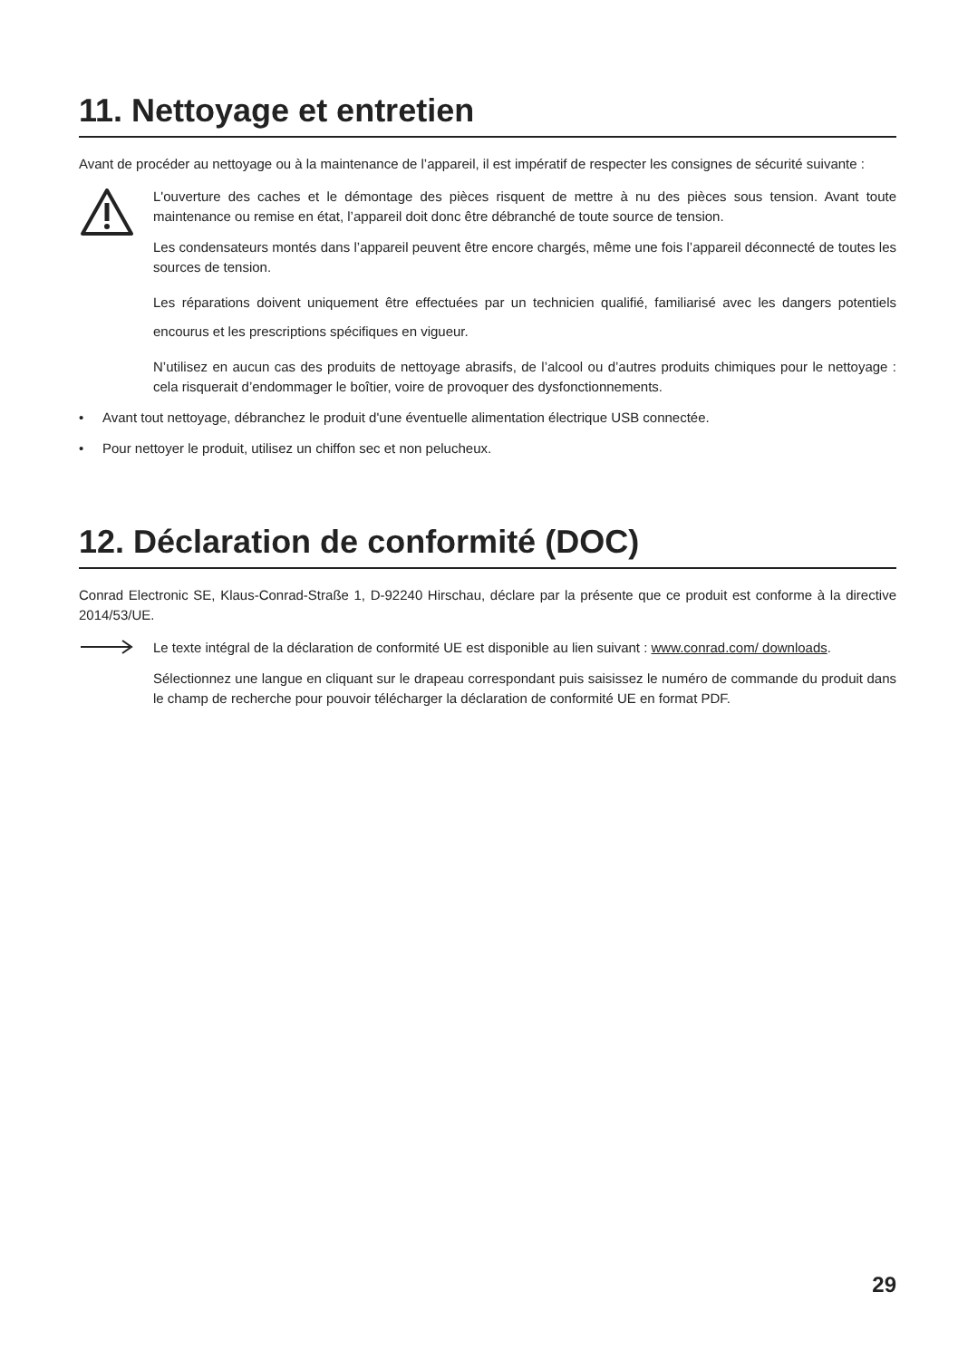11. Nettoyage et entretien
Avant de procéder au nettoyage ou à la maintenance de l’appareil, il est impératif de respecter les consignes de sécurité suivante :
L'ouverture des caches et le démontage des pièces risquent de mettre à nu des pièces sous tension. Avant toute maintenance ou remise en état, l’appareil doit donc être débranché de toute source de tension.
Les condensateurs montés dans l’appareil peuvent être encore chargés, même une fois l’appareil déconnecté de toutes les sources de tension.
Les réparations doivent uniquement être effectuées par un technicien qualifié, familiarisé avec les dangers potentiels encourus et les prescriptions spécifiques en vigueur.
N’utilisez en aucun cas des produits de nettoyage abrasifs, de l’alcool ou d’autres produits chimiques pour le nettoyage : cela risquerait d’endommager le boîtier, voire de provoquer des dysfonctionnements.
• Avant tout nettoyage, débranchez le produit d'une éventuelle alimentation électrique USB connectée.
• Pour nettoyer le produit, utilisez un chiffon sec et non pelucheux.
12. Déclaration de conformité (DOC)
Conrad Electronic SE, Klaus-Conrad-Straße 1, D-92240 Hirschau, déclare par la présente que ce produit est conforme à la directive 2014/53/UE.
Le texte intégral de la déclaration de conformité UE est disponible au lien suivant : www.conrad.com/ downloads.
Sélectionnez une langue en cliquant sur le drapeau correspondant puis saisissez le numéro de commande du produit dans le champ de recherche pour pouvoir télécharger la déclaration de conformité UE en format PDF.
29